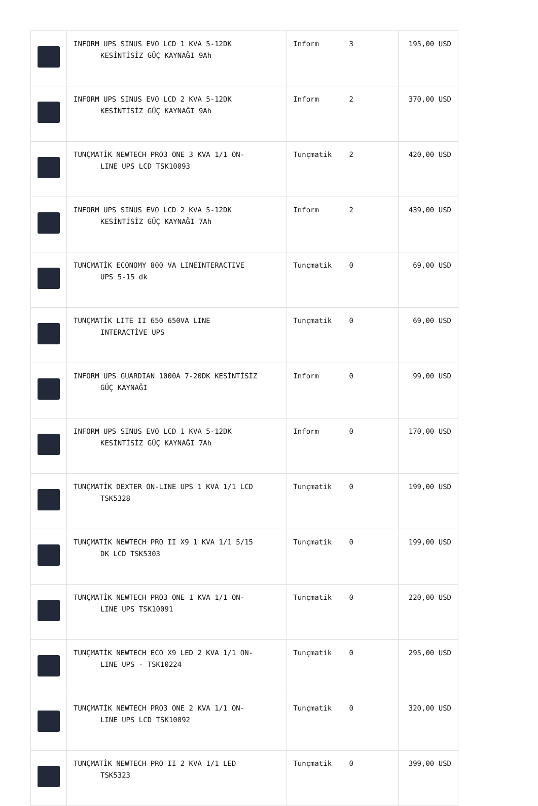| | INFORM UPS SINUS EVO LCD 1 KVA 5-12DK KESİNTİSİZ GÜÇ KAYNAĞI 9Ah | Inform | 3 | 195,00 USD |
| | INFORM UPS SINUS EVO LCD 2 KVA 5-12DK KESİNTİSİZ GÜÇ KAYNAĞI 9Ah | Inform | 2 | 370,00 USD |
| | TUNÇMATİK NEWTECH PRO3 ONE 3 KVA 1/1 ON- LINE UPS LCD TSK10093 | Tunçmatik | 2 | 420,00 USD |
| | INFORM UPS SINUS EVO LCD 2 KVA 5-12DK KESİNTİSİZ GÜÇ KAYNAĞI 7Ah | Inform | 2 | 439,00 USD |
| | TUNCMATİK ECONOMY 800 VA LINEINTERACTIVE UPS 5-15 dk | Tunçmatik | 0 | 69,00 USD |
| | TUNÇMATİK LITE II 650 650VA LINE INTERACTİVE UPS | Tunçmatik | 0 | 69,00 USD |
| | INFORM UPS GUARDIAN 1000A 7-20DK KESİNTİSİZ GÜÇ KAYNAĞI | Inform | 0 | 99,00 USD |
| | INFORM UPS SINUS EVO LCD 1 KVA 5-12DK KESİNTİSİZ GÜÇ KAYNAĞI 7Ah | Inform | 0 | 170,00 USD |
| | TUNÇMATİK DEXTER ON-LINE UPS 1 KVA 1/1 LCD TSK5328 | Tunçmatik | 0 | 199,00 USD |
| | TUNÇMATİK NEWTECH PRO II X9 1 KVA 1/1 5/15 DK LCD TSK5303 | Tunçmatik | 0 | 199,00 USD |
| | TUNÇMATİK NEWTECH PRO3 ONE 1 KVA 1/1 ON- LINE UPS TSK10091 | Tunçmatik | 0 | 220,00 USD |
| | TUNÇMATİK NEWTECH ECO X9 LED 2 KVA 1/1 ON- LINE UPS - TSK10224 | Tunçmatik | 0 | 295,00 USD |
| | TUNÇMATİK NEWTECH PRO3 ONE 2 KVA 1/1 ON- LINE UPS LCD TSK10092 | Tunçmatik | 0 | 320,00 USD |
| | TUNÇMATİK NEWTECH PRO II 2 KVA 1/1 LED TSK5323 | Tunçmatik | 0 | 399,00 USD |